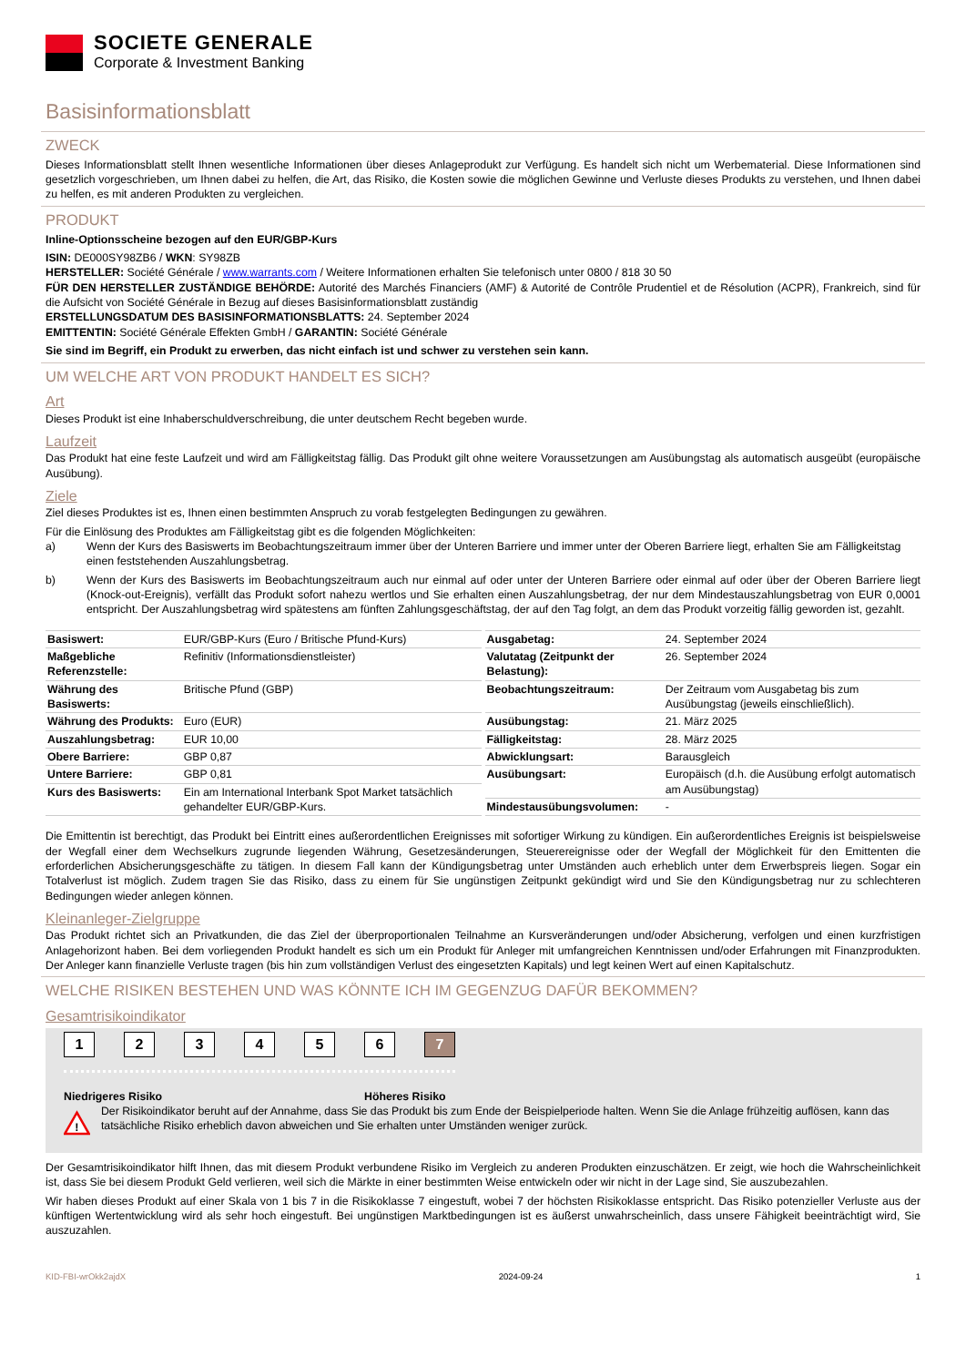SOCIETE GENERALE
Corporate & Investment Banking
Basisinformationsblatt
ZWECK
Dieses Informationsblatt stellt Ihnen wesentliche Informationen über dieses Anlageprodukt zur Verfügung. Es handelt sich nicht um Werbematerial. Diese Informationen sind gesetzlich vorgeschrieben, um Ihnen dabei zu helfen, die Art, das Risiko, die Kosten sowie die möglichen Gewinne und Verluste dieses Produkts zu verstehen, und Ihnen dabei zu helfen, es mit anderen Produkten zu vergleichen.
PRODUKT
Inline-Optionsscheine bezogen auf den EUR/GBP-Kurs
ISIN: DE000SY98ZB6 / WKN: SY98ZB
HERSTELLER: Société Générale / www.warrants.com / Weitere Informationen erhalten Sie telefonisch unter 0800 / 818 30 50
FÜR DEN HERSTELLER ZUSTÄNDIGE BEHÖRDE: Autorité des Marchés Financiers (AMF) & Autorité de Contrôle Prudentiel et de Résolution (ACPR), Frankreich, sind für die Aufsicht von Société Générale in Bezug auf dieses Basisinformationsblatt zuständig
ERSTELLUNGSDATUM DES BASISINFORMATIONSBLATTS: 24. September 2024
EMITTENTIN: Société Générale Effekten GmbH / GARANTIN: Société Générale
Sie sind im Begriff, ein Produkt zu erwerben, das nicht einfach ist und schwer zu verstehen sein kann.
UM WELCHE ART VON PRODUKT HANDELT ES SICH?
Art
Dieses Produkt ist eine Inhaberschuldverschreibung, die unter deutschem Recht begeben wurde.
Laufzeit
Das Produkt hat eine feste Laufzeit und wird am Fälligkeitstag fällig. Das Produkt gilt ohne weitere Voraussetzungen am Ausübungstag als automatisch ausgeübt (europäische Ausübung).
Ziele
Ziel dieses Produktes ist es, Ihnen einen bestimmten Anspruch zu vorab festgelegten Bedingungen zu gewähren.
Für die Einlösung des Produktes am Fälligkeitstag gibt es die folgenden Möglichkeiten:
a) Wenn der Kurs des Basiswerts im Beobachtungszeitraum immer über der Unteren Barriere und immer unter der Oberen Barriere liegt, erhalten Sie am Fälligkeitstag einen feststehenden Auszahlungsbetrag.
b) Wenn der Kurs des Basiswerts im Beobachtungszeitraum auch nur einmal auf oder unter der Unteren Barriere oder einmal auf oder über der Oberen Barriere liegt (Knock-out-Ereignis), verfällt das Produkt sofort nahezu wertlos und Sie erhalten einen Auszahlungsbetrag, der nur dem Mindestauszahlungsbetrag von EUR 0,0001 entspricht. Der Auszahlungsbetrag wird spätestens am fünften Zahlungsgeschäftstag, der auf den Tag folgt, an dem das Produkt vorzeitig fällig geworden ist, gezahlt.
| Basiswert: | EUR/GBP-Kurs (Euro / Britische Pfund-Kurs) |
| Maßgebliche Referenzstelle: | Refinitiv (Informationsdienstleister) |
| Währung des Basiswerts: | Britische Pfund (GBP) |
| Währung des Produkts: | Euro (EUR) |
| Auszahlungsbetrag: | EUR 10,00 |
| Obere Barriere: | GBP 0,87 |
| Untere Barriere: | GBP 0,81 |
| Kurs des Basiswerts: | Ein am International Interbank Spot Market tatsächlich gehandelter EUR/GBP-Kurs. |
| Ausgabetag: | 24. September 2024 |
| Valutatag (Zeitpunkt der Belastung): | 26. September 2024 |
| Beobachtungszeitraum: | Der Zeitraum vom Ausgabetag bis zum Ausübungstag (jeweils einschließlich). |
| Ausübungstag: | 21. März 2025 |
| Fälligkeitstag: | 28. März 2025 |
| Abwicklungsart: | Barausgleich |
| Ausübungsart: | Europäisch (d.h. die Ausübung erfolgt automatisch am Ausübungstag) |
| Mindestausübungsvolumen: | - |
Die Emittentin ist berechtigt, das Produkt bei Eintritt eines außerordentlichen Ereignisses mit sofortiger Wirkung zu kündigen. Ein außerordentliches Ereignis ist beispielsweise der Wegfall einer dem Wechselkurs zugrunde liegenden Währung, Gesetzesänderungen, Steuerereignisse oder der Wegfall der Möglichkeit für den Emittenten die erforderlichen Absicherungsgeschäfte zu tätigen. In diesem Fall kann der Kündigungsbetrag unter Umständen auch erheblich unter dem Erwerbspreis liegen. Sogar ein Totalverlust ist möglich. Zudem tragen Sie das Risiko, dass zu einem für Sie ungünstigen Zeitpunkt gekündigt wird und Sie den Kündigungsbetrag nur zu schlechteren Bedingungen wieder anlegen können.
Kleinanleger-Zielgruppe
Das Produkt richtet sich an Privatkunden, die das Ziel der überproportionalen Teilnahme an Kursveränderungen und/oder Absicherung, verfolgen und einen kurzfristigen Anlagehorizont haben. Bei dem vorliegenden Produkt handelt es sich um ein Produkt für Anleger mit umfangreichen Kenntnissen und/oder Erfahrungen mit Finanzprodukten. Der Anleger kann finanzielle Verluste tragen (bis hin zum vollständigen Verlust des eingesetzten Kapitals) und legt keinen Wert auf einen Kapitalschutz.
WELCHE RISIKEN BESTEHEN UND WAS KÖNNTE ICH IM GEGENZUG DAFÜR BEKOMMEN?
Gesamtrisikoindikator
1 2 3 4 5 6 7
Niedrigeres Risiko Höheres Risiko
!
Der Risikoindikator beruht auf der Annahme, dass Sie das Produkt bis zum Ende der Beispielperiode halten. Wenn Sie die Anlage frühzeitig auflösen, kann das tatsächliche Risiko erheblich davon abweichen und Sie erhalten unter Umständen weniger zurück.
Der Gesamtrisikoindikator hilft Ihnen, das mit diesem Produkt verbundene Risiko im Vergleich zu anderen Produkten einzuschätzen. Er zeigt, wie hoch die Wahrscheinlichkeit ist, dass Sie bei diesem Produkt Geld verlieren, weil sich die Märkte in einer bestimmten Weise entwickeln oder wir nicht in der Lage sind, Sie auszubezahlen.
Wir haben dieses Produkt auf einer Skala von 1 bis 7 in die Risikoklasse 7 eingestuft, wobei 7 der höchsten Risikoklasse entspricht. Das Risiko potenzieller Verluste aus der künftigen Wertentwicklung wird als sehr hoch eingestuft. Bei ungünstigen Marktbedingungen ist es äußerst unwahrscheinlich, dass unsere Fähigkeit beeinträchtigt wird, Sie auszuzahlen.
KID-FBI-wrOkk2ajdX 2024-09-24 1